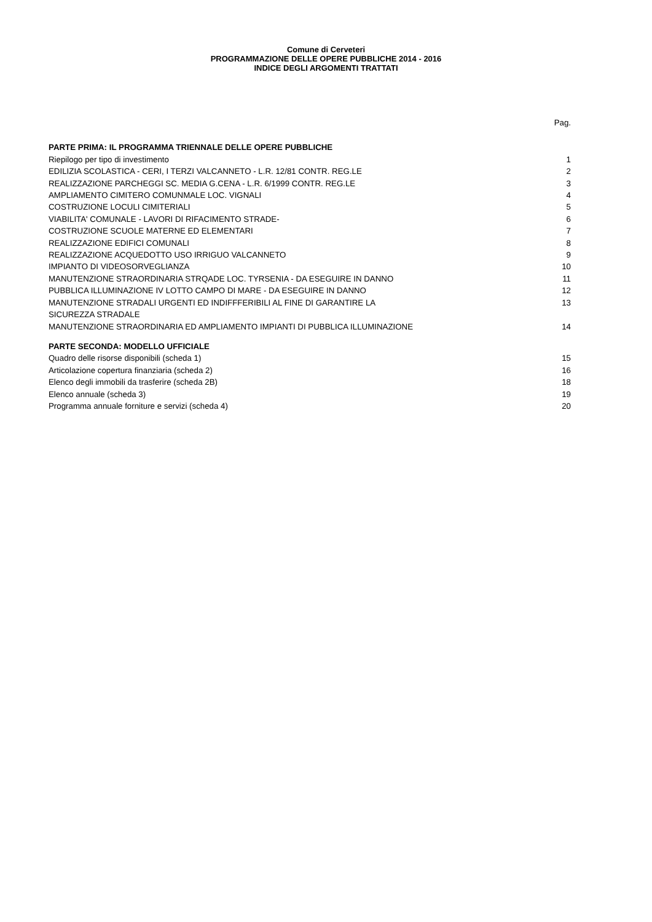Comune di Cerveteri
PROGRAMMAZIONE DELLE OPERE PUBBLICHE 2014 - 2016
INDICE DEGLI ARGOMENTI TRATTATI
| | Pag. |
| PARTE PRIMA: IL PROGRAMMA TRIENNALE DELLE OPERE PUBBLICHE | |
| Riepilogo per tipo di investimento | 1 |
| EDILIZIA SCOLASTICA - CERI, I TERZI VALCANNETO - L.R. 12/81 CONTR. REG.LE | 2 |
| REALIZZAZIONE PARCHEGGI SC. MEDIA G.CENA - L.R. 6/1999 CONTR. REG.LE | 3 |
| AMPLIAMENTO CIMITERO COMUNMALE LOC. VIGNALI | 4 |
| COSTRUZIONE LOCULI CIMITERIALI | 5 |
| VIABILITA' COMUNALE - LAVORI DI RIFACIMENTO STRADE- | 6 |
| COSTRUZIONE SCUOLE MATERNE ED ELEMENTARI | 7 |
| REALIZZAZIONE EDIFICI COMUNALI | 8 |
| REALIZZAZIONE ACQUEDOTTO USO IRRIGUO VALCANNETO | 9 |
| IMPIANTO DI VIDEOSORVEGLIANZA | 10 |
| MANUTENZIONE STRAORDINARIA STRQADE LOC. TYRSENIA - DA ESEGUIRE IN DANNO | 11 |
| PUBBLICA ILLUMINAZIONE IV LOTTO CAMPO DI MARE - DA ESEGUIRE IN DANNO | 12 |
| MANUTENZIONE STRADALI URGENTI ED INDIFFFERIBILI AL FINE DI GARANTIRE LA SICUREZZA STRADALE | 13 |
| MANUTENZIONE STRAORDINARIA ED AMPLIAMENTO IMPIANTI DI PUBBLICA ILLUMINAZIONE | 14 |
| PARTE SECONDA: MODELLO UFFICIALE | |
| Quadro delle risorse disponibili (scheda 1) | 15 |
| Articolazione copertura finanziaria (scheda 2) | 16 |
| Elenco degli immobili da trasferire (scheda 2B) | 18 |
| Elenco annuale (scheda 3) | 19 |
| Programma annuale forniture e servizi (scheda 4) | 20 |